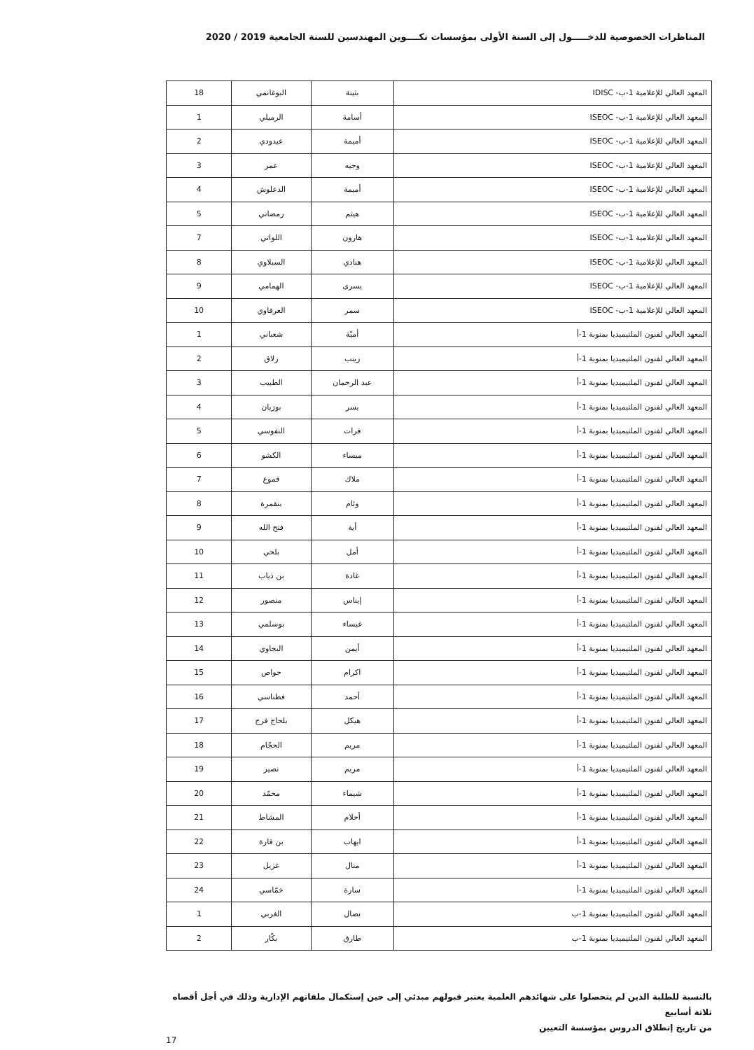المناظرات الخصوصية للدخـــــول إلى السنة الأولى بمؤسسات تكــــوين المهندسين للسنة الجامعية 2019 / 2020
| المعهد العالي للإعلامية 1-ب- IDISC | بثينة | البوغانمي | 18 |
| المعهد العالي للإعلامية 1-ب- ISEOC | أسامة | الرميلي | 1 |
| المعهد العالي للإعلامية 1-ب- ISEOC | أميمة | عيدودي | 2 |
| المعهد العالي للإعلامية 1-ب- ISEOC | وجيه | عمر | 3 |
| المعهد العالي للإعلامية 1-ب- ISEOC | أميمة | الدعلوش | 4 |
| المعهد العالي للإعلامية 1-ب- ISEOC | هيثم | رمضاني | 5 |
| المعهد العالي للإعلامية 1-ب- ISEOC | هارون | اللواتي | 7 |
| المعهد العالي للإعلامية 1-ب- ISEOC | هنادي | السبلاوي | 8 |
| المعهد العالي للإعلامية 1-ب- ISEOC | يسرى | الهمامي | 9 |
| المعهد العالي للإعلامية 1-ب- ISEOC | سمر | العرفاوي | 10 |
| المعهد العالي لفنون الملتيميديا بمنوبة 1-أ | أميّة | شعباني | 1 |
| المعهد العالي لفنون الملتيميديا بمنوبة 1-أ | زينب | زلاق | 2 |
| المعهد العالي لفنون الملتيميديا بمنوبة 1-أ | عبد الرحمان | الطبيب | 3 |
| المعهد العالي لفنون الملتيميديا بمنوبة 1-أ | يسر | بوزيان | 4 |
| المعهد العالي لفنون الملتيميديا بمنوبة 1-أ | فرات | النفوسي | 5 |
| المعهد العالي لفنون الملتيميديا بمنوبة 1-أ | ميساء | الكشو | 6 |
| المعهد العالي لفنون الملتيميديا بمنوبة 1-أ | ملاك | قموع | 7 |
| المعهد العالي لفنون الملتيميديا بمنوبة 1-أ | وئام | بنقمرة | 8 |
| المعهد العالي لفنون الملتيميديا بمنوبة 1-أ | أية | فتح الله | 9 |
| المعهد العالي لفنون الملتيميديا بمنوبة 1-أ | أمل | بلحي | 10 |
| المعهد العالي لفنون الملتيميديا بمنوبة 1-أ | غادة | بن ذياب | 11 |
| المعهد العالي لفنون الملتيميديا بمنوبة 1-أ | إيناس | منصور | 12 |
| المعهد العالي لفنون الملتيميديا بمنوبة 1-أ | غيساء | بوسلمي | 13 |
| المعهد العالي لفنون الملتيميديا بمنوبة 1-أ | أيمن | البجاوي | 14 |
| المعهد العالي لفنون الملتيميديا بمنوبة 1-أ | اكرام | حواص | 15 |
| المعهد العالي لفنون الملتيميديا بمنوبة 1-أ | أحمد | فطناسي | 16 |
| المعهد العالي لفنون الملتيميديا بمنوبة 1-أ | هيكل | بلحاج فرج | 17 |
| المعهد العالي لفنون الملتيميديا بمنوبة 1-أ | مريم | الحجّام | 18 |
| المعهد العالي لفنون الملتيميديا بمنوبة 1-أ | مريم | نصير | 19 |
| المعهد العالي لفنون الملتيميديا بمنوبة 1-أ | شيماء | محمّد | 20 |
| المعهد العالي لفنون الملتيميديا بمنوبة 1-أ | أحلام | المشاط | 21 |
| المعهد العالي لفنون الملتيميديا بمنوبة 1-أ | ايهاب | بن قارة | 22 |
| المعهد العالي لفنون الملتيميديا بمنوبة 1-أ | منال | غزيل | 23 |
| المعهد العالي لفنون الملتيميديا بمنوبة 1-أ | سارة | خمّاسي | 24 |
| المعهد العالي لفنون الملتيميديا بمنوبة 1-ب | نضال | الغربي | 1 |
| المعهد العالي لفنون الملتيميديا بمنوبة 1-ب | طارق | بكّار | 2 |
بالنسبة للطلبة الذين لم يتحصلوا على شهائدهم العلمية يعتبر قبولهم مبدئي إلى حين إستكمال ملفاتهم الإدارية وذلك في أجل أقصاه ثلاثة أسابيع
من تاريخ إنطلاق الدروس بمؤسسة التعيين
17